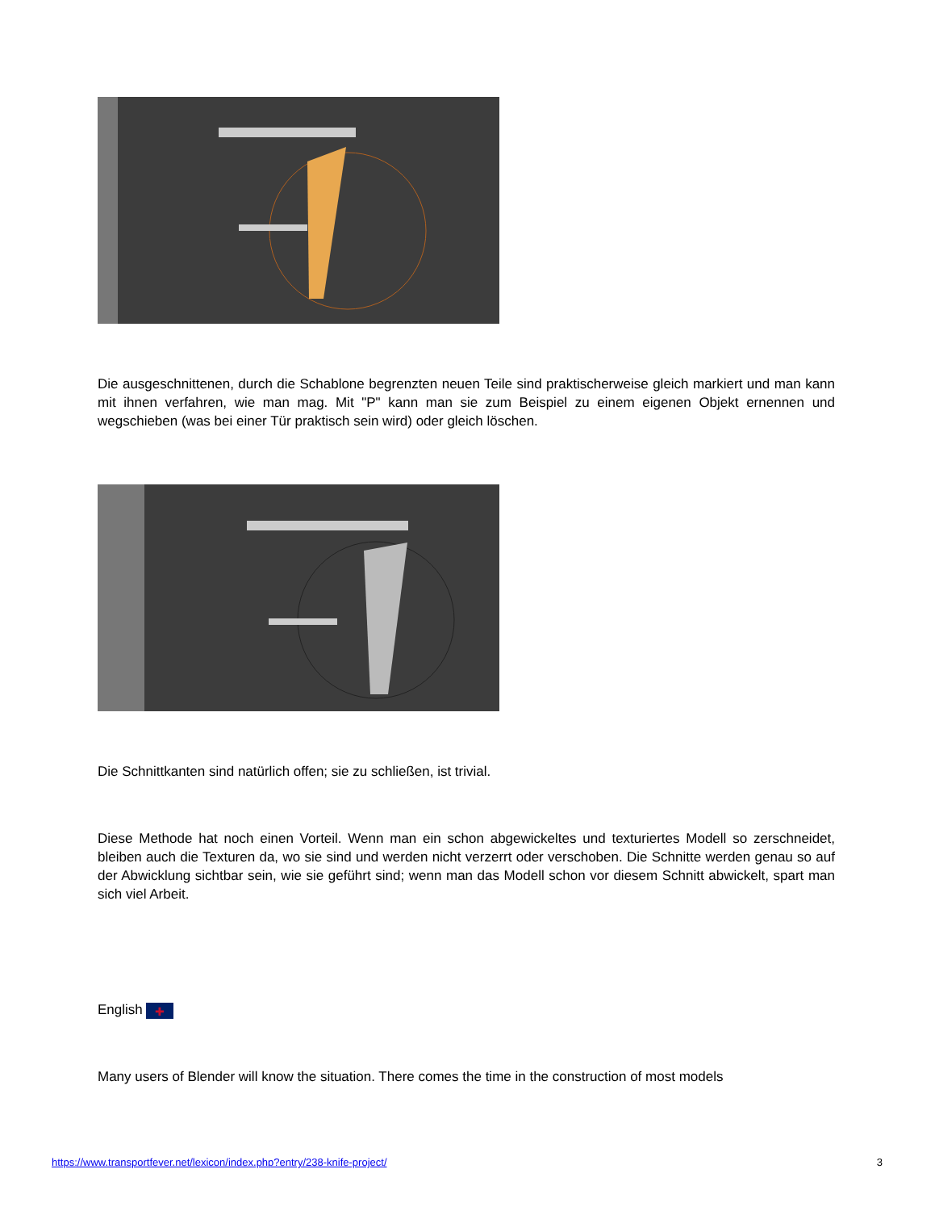Die ausgeschnittenen, durch die Schablone begrenzten neuen Teile sind praktischerweise gleich markiert und man kann mit ihnen verfahren, wie man mag. Mit "P" kann man sie zum Beispiel zu einem eigenen Objekt ernennen und wegschieben (was bei einer Tür praktisch sein wird) oder gleich löschen.
Die Schnittkanten sind natürlich offen; sie zu schließen, ist trivial.
Diese Methode hat noch einen Vorteil. Wenn man ein schon abgewickeltes und texturiertes Modell so zerschneidet, bleiben auch die Texturen da, wo sie sind und werden nicht verzerrt oder verschoben. Die Schnitte werden genau so auf der Abwicklung sichtbar sein, wie sie geführt sind; wenn man das Modell schon vor diesem Schnitt abwickelt, spart man sich viel Arbeit.
English ✚
Many users of Blender will know the situation. There comes the time in the construction of most models
https://www.transportfever.net/lexicon/index.php?entry/238-knife-project/ 3